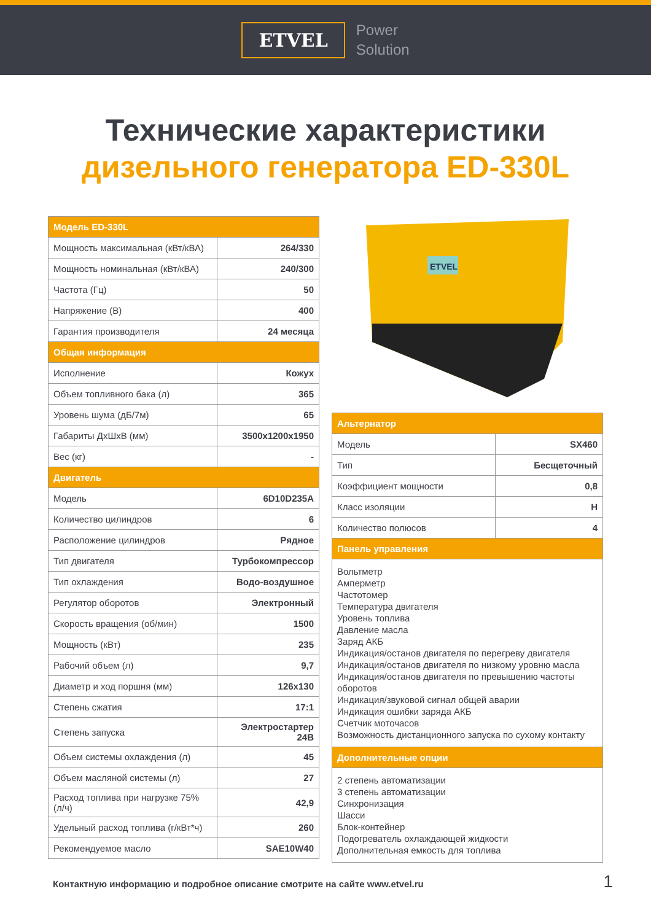ETVEL
Power
Solution
Технические характеристики
дизельного генератора ED-330L
| Модель ED-330L | |
| --- | --- |
| Мощность максимальная (кВт/кВА) | 264/330 |
| Мощность номинальная (кВт/кВА) | 240/300 |
| Частота (Гц) | 50 |
| Напряжение (В) | 400 |
| Гарантия производителя | 24 месяца |
| Общая информация | |
| Исполнение | Кожух |
| Объем топливного бака (л) | 365 |
| Уровень шума (дБ/7м) | 65 |
| Габариты ДхШхВ (мм) | 3500x1200x1950 |
| Вес (кг) | - |
| Двигатель | |
| Модель | 6D10D235A |
| Количество цилиндров | 6 |
| Расположение цилиндров | Рядное |
| Тип двигателя | Турбокомпрессор |
| Тип охлаждения | Водо-воздушное |
| Регулятор оборотов | Электронный |
| Скорость вращения (об/мин) | 1500 |
| Мощность (кВт) | 235 |
| Рабочий объем (л) | 9,7 |
| Диаметр и ход поршня (мм) | 126x130 |
| Степень сжатия | 17:1 |
| Степень запуска | Электростартер 24В |
| Объем системы охлаждения (л) | 45 |
| Объем масляной системы (л) | 27 |
| Расход топлива при нагрузке 75% (л/ч) | 42,9 |
| Удельный расход топлива (г/кВт*ч) | 260 |
| Рекомендуемое масло | SAE10W40 |
ETVEL
| Альтернатор | |
| --- | --- |
| Модель | SX460 |
| Тип | Бесщеточный |
| Коэффициент мощности | 0,8 |
| Класс изоляции | H |
| Количество полюсов | 4 |
| Панель управления | |
| Вольтметр Амперметр Частотомер Температура двигателя Уровень топлива Давление масла Заряд АКБ Индикация/останов двигателя по перегреву двигателя Индикация/останов двигателя по низкому уровню масла Индикация/останов двигателя по превышению частоты оборотов Индикация/звуковой сигнал общей аварии Индикация ошибки заряда АКБ Счетчик моточасов Возможность дистанционного запуска по сухому контакту | |
| Дополнительные опции | |
| 2 степень автоматизации 3 степень автоматизации Синхронизация Шасси Блок-контейнер Подогреватель охлаждающей жидкости Дополнительная емкость для топлива | |
Контактную информацию и подробное описание смотрите на сайте www.etvel.ru
1